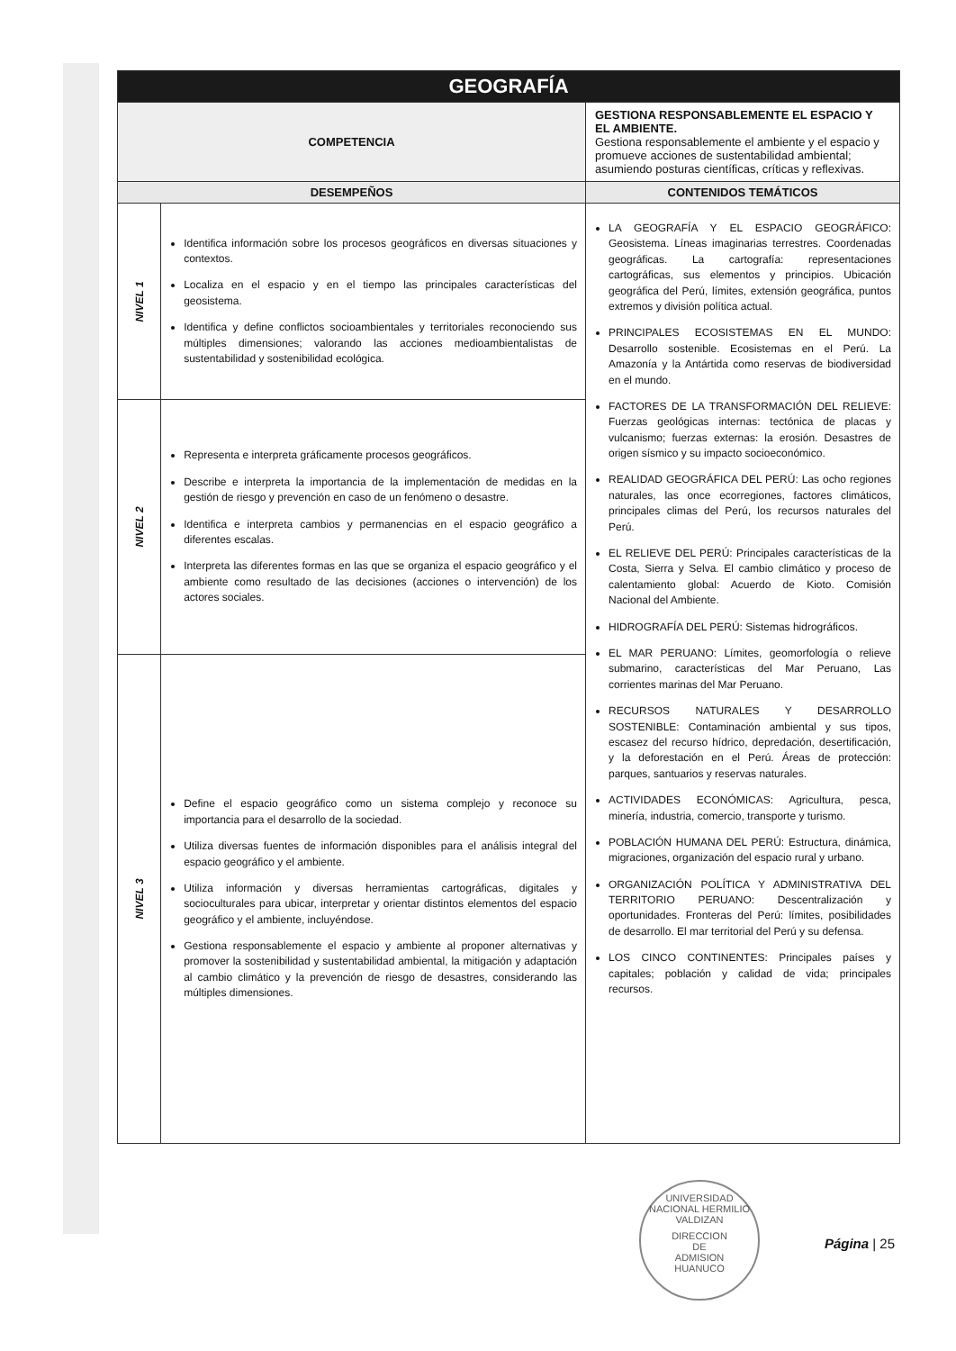| GEOGRAFÍA | | |
| --- | --- | --- |
| COMPETENCIA | | GESTIONA RESPONSABLEMENTE EL ESPACIO Y EL AMBIENTE. Gestiona responsablemente el ambiente y el espacio y promueve acciones de sustentabilidad ambiental; asumiendo posturas científicas, críticas y reflexivas. |
| DESEMPEÑOS | | CONTENIDOS TEMÁTICOS |
| NIVEL 1 | Identifica información sobre los procesos geográficos en diversas situaciones y contextos. Localiza en el espacio y en el tiempo las principales características del geosistema. Identifica y define conflictos socioambientales y territoriales reconociendo sus múltiples dimensiones; valorando las acciones medioambientalistas de sustentabilidad y sostenibilidad ecológica. | LA GEOGRAFÍA Y EL ESPACIO GEOGRÁFICO: Geosistema. Líneas imaginarias terrestres. Coordenadas geográficas. La cartografía: representaciones cartográficas, sus elementos y principios. Ubicación geográfica del Perú, límites, extensión geográfica, puntos extremos y división política actual. PRINCIPALES ECOSISTEMAS EN EL MUNDO: Desarrollo sostenible. Ecosistemas en el Perú. La Amazonía y la Antártida como reservas de biodiversidad en el mundo. FACTORES DE LA TRANSFORMACIÓN DEL RELIEVE: Fuerzas geológicas internas: tectónica de placas y vulcanismo; fuerzas externas: la erosión. Desastres de origen sísmico y su impacto socioeconómico. REALIDAD GEOGRÁFICA DEL PERÚ: Las ocho regiones naturales, las once ecorregiones, factores climáticos, principales climas del Perú, los recursos naturales del Perú. EL RELIEVE DEL PERÚ: Principales características de la Costa, Sierra y Selva. El cambio climático y proceso de calentamiento global: Acuerdo de Kioto. Comisión Nacional del Ambiente. HIDROGRAFÍA DEL PERÚ: Sistemas hidrográficos. EL MAR PERUANO: Límites, geomorfología o relieve submarino, características del Mar Peruano, Las corrientes marinas del Mar Peruano. RECURSOS NATURALES Y DESARROLLO SOSTENIBLE: Contaminación ambiental y sus tipos, escasez del recurso hídrico, depredación, desertificación, y la deforestación en el Perú. Áreas de protección: parques, santuarios y reservas naturales. ACTIVIDADES ECONÓMICAS: Agricultura, pesca, minería, industria, comercio, transporte y turismo. POBLACIÓN HUMANA DEL PERÚ: Estructura, dinámica, migraciones, organización del espacio rural y urbano. ORGANIZACIÓN POLÍTICA Y ADMINISTRATIVA DEL TERRITORIO PERUANO: Descentralización y oportunidades. Fronteras del Perú: límites, posibilidades de desarrollo. El mar territorial del Perú y su defensa. LOS CINCO CONTINENTES: Principales países y capitales; población y calidad de vida; principales recursos. |
| NIVEL 2 | Representa e interpreta gráficamente procesos geográficos. Describe e interpreta la importancia de la implementación de medidas en la gestión de riesgo y prevención en caso de un fenómeno o desastre. Identifica e interpreta cambios y permanencias en el espacio geográfico a diferentes escalas. Interpreta las diferentes formas en las que se organiza el espacio geográfico y el ambiente como resultado de las decisiones (acciones o intervención) de los actores sociales. | |
| NIVEL 3 | Define el espacio geográfico como un sistema complejo y reconoce su importancia para el desarrollo de la sociedad. Utiliza diversas fuentes de información disponibles para el análisis integral del espacio geográfico y el ambiente. Utiliza información y diversas herramientas cartográficas, digitales y socioculturales para ubicar, interpretar y orientar distintos elementos del espacio geográfico y el ambiente, incluyéndose. Gestiona responsablemente el espacio y ambiente al proponer alternativas y promover la sostenibilidad y sustentabilidad ambiental, la mitigación y adaptación al cambio climático y la prevención de riesgo de desastres, considerando las múltiples dimensiones. | |
UNIVERSIDAD NACIONAL HERMILIO VALDIZAN
DIRECCION
DE
ADMISION
HUANUCO
Página | 25